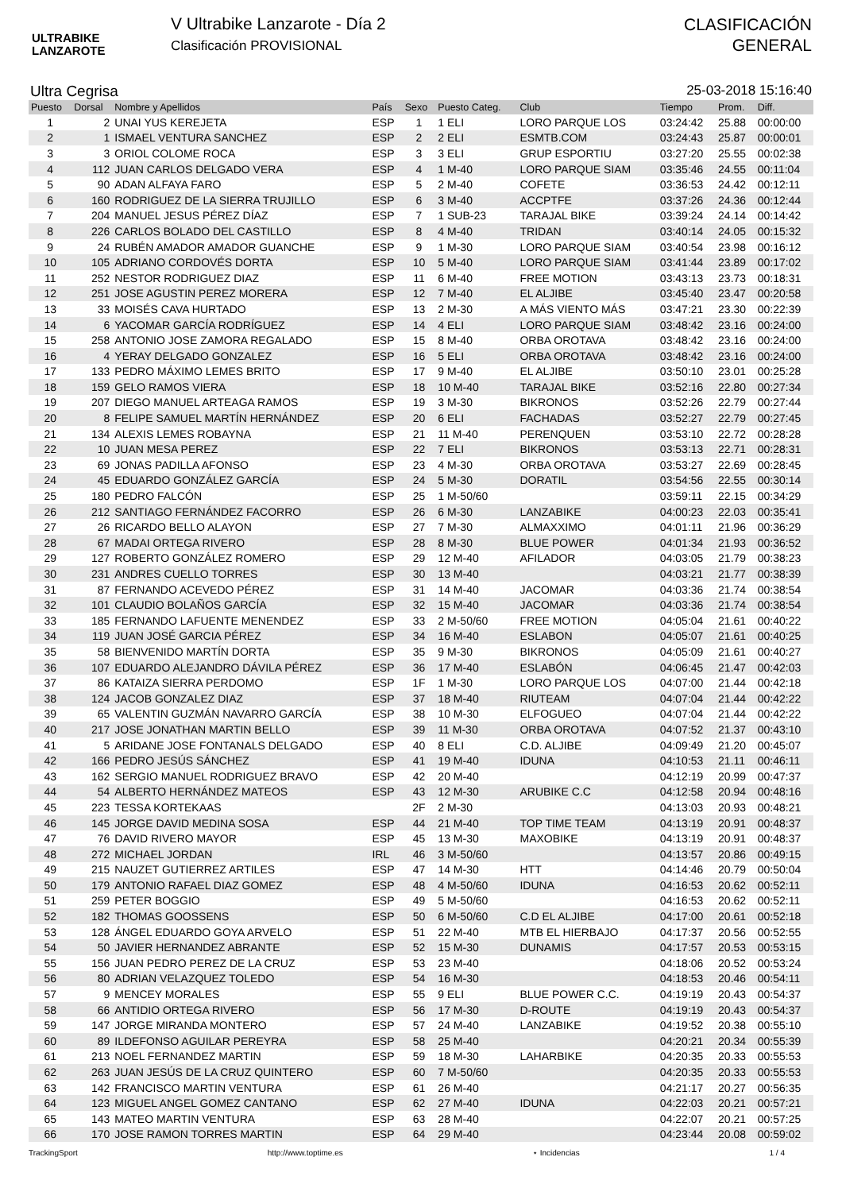ULTRABIKE
LANZAROTE
V Ultrabike Lanzarote - Día 2
Clasificación PROVISIONAL
CLASIFICACIÓN
GENERAL
Ultra Cegrisa 25-03-2018 15:16:40
| Puesto | Dorsal | Nombre y Apellidos | País | Sexo | Puesto Categ. | Club | Tiempo | Prom. | Diff. |
| --- | --- | --- | --- | --- | --- | --- | --- | --- | --- |
| 1 | 2 | UNAI YUS KEREJETA | ESP | 1 | 1 ELI | LORO PARQUE LOS | 03:24:42 | 25.88 | 00:00:00 |
| 2 | 1 | ISMAEL VENTURA SANCHEZ | ESP | 2 | 2 ELI | ESMTB.COM | 03:24:43 | 25.87 | 00:00:01 |
| 3 | 3 | ORIOL COLOME ROCA | ESP | 3 | 3 ELI | GRUP ESPORTIU | 03:27:20 | 25.55 | 00:02:38 |
| 4 | 112 | JUAN CARLOS DELGADO VERA | ESP | 4 | 1 M-40 | LORO PARQUE SIAM | 03:35:46 | 24.55 | 00:11:04 |
| 5 | 90 | ADAN ALFAYA FARO | ESP | 5 | 2 M-40 | COFETE | 03:36:53 | 24.42 | 00:12:11 |
| 6 | 160 | RODRIGUEZ DE LA SIERRA TRUJILLO | ESP | 6 | 3 M-40 | ACCPTFE | 03:37:26 | 24.36 | 00:12:44 |
| 7 | 204 | MANUEL JESUS PÉREZ DÍAZ | ESP | 7 | 1 SUB-23 | TARAJAL BIKE | 03:39:24 | 24.14 | 00:14:42 |
| 8 | 226 | CARLOS BOLADO DEL CASTILLO | ESP | 8 | 4 M-40 | TRIDAN | 03:40:14 | 24.05 | 00:15:32 |
| 9 | 24 | RUBÉN AMADOR AMADOR GUANCHE | ESP | 9 | 1 M-30 | LORO PARQUE SIAM | 03:40:54 | 23.98 | 00:16:12 |
| 10 | 105 | ADRIANO CORDOVÉS DORTA | ESP | 10 | 5 M-40 | LORO PARQUE SIAM | 03:41:44 | 23.89 | 00:17:02 |
| 11 | 252 | NESTOR RODRIGUEZ DIAZ | ESP | 11 | 6 M-40 | FREE MOTION | 03:43:13 | 23.73 | 00:18:31 |
| 12 | 251 | JOSE AGUSTIN PEREZ MORERA | ESP | 12 | 7 M-40 | EL ALJIBE | 03:45:40 | 23.47 | 00:20:58 |
| 13 | 33 | MOISÉS CAVA HURTADO | ESP | 13 | 2 M-30 | A MÁS VIENTO MÁS | 03:47:21 | 23.30 | 00:22:39 |
| 14 | 6 | YACOMAR GARCÍA RODRÍGUEZ | ESP | 14 | 4 ELI | LORO PARQUE SIAM | 03:48:42 | 23.16 | 00:24:00 |
| 15 | 258 | ANTONIO JOSE ZAMORA REGALADO | ESP | 15 | 8 M-40 | ORBA OROTAVA | 03:48:42 | 23.16 | 00:24:00 |
| 16 | 4 | YERAY DELGADO GONZALEZ | ESP | 16 | 5 ELI | ORBA OROTAVA | 03:48:42 | 23.16 | 00:24:00 |
| 17 | 133 | PEDRO MÁXIMO LEMES BRITO | ESP | 17 | 9 M-40 | EL ALJIBE | 03:50:10 | 23.01 | 00:25:28 |
| 18 | 159 | GELO RAMOS VIERA | ESP | 18 | 10 M-40 | TARAJAL BIKE | 03:52:16 | 22.80 | 00:27:34 |
| 19 | 207 | DIEGO MANUEL ARTEAGA RAMOS | ESP | 19 | 3 M-30 | BIKRONOS | 03:52:26 | 22.79 | 00:27:44 |
| 20 | 8 | FELIPE SAMUEL MARTÍN HERNÁNDEZ | ESP | 20 | 6 ELI | FACHADAS | 03:52:27 | 22.79 | 00:27:45 |
| 21 | 134 | ALEXIS LEMES ROBAYNA | ESP | 21 | 11 M-40 | PERENQUEN | 03:53:10 | 22.72 | 00:28:28 |
| 22 | 10 | JUAN MESA PEREZ | ESP | 22 | 7 ELI | BIKRONOS | 03:53:13 | 22.71 | 00:28:31 |
| 23 | 69 | JONAS PADILLA AFONSO | ESP | 23 | 4 M-30 | ORBA OROTAVA | 03:53:27 | 22.69 | 00:28:45 |
| 24 | 45 | EDUARDO GONZÁLEZ GARCÍA | ESP | 24 | 5 M-30 | DORATIL | 03:54:56 | 22.55 | 00:30:14 |
| 25 | 180 | PEDRO FALCÓN | ESP | 25 | 1 M-50/60 | | 03:59:11 | 22.15 | 00:34:29 |
| 26 | 212 | SANTIAGO FERNÁNDEZ FACORRO | ESP | 26 | 6 M-30 | LANZABIKE | 04:00:23 | 22.03 | 00:35:41 |
| 27 | 26 | RICARDO BELLO ALAYON | ESP | 27 | 7 M-30 | ALMAXXIMO | 04:01:11 | 21.96 | 00:36:29 |
| 28 | 67 | MADAI ORTEGA RIVERO | ESP | 28 | 8 M-30 | BLUE POWER | 04:01:34 | 21.93 | 00:36:52 |
| 29 | 127 | ROBERTO GONZÁLEZ ROMERO | ESP | 29 | 12 M-40 | AFILADOR | 04:03:05 | 21.79 | 00:38:23 |
| 30 | 231 | ANDRES CUELLO TORRES | ESP | 30 | 13 M-40 | | 04:03:21 | 21.77 | 00:38:39 |
| 31 | 87 | FERNANDO ACEVEDO PÉREZ | ESP | 31 | 14 M-40 | JACOMAR | 04:03:36 | 21.74 | 00:38:54 |
| 32 | 101 | CLAUDIO BOLAÑOS GARCÍA | ESP | 32 | 15 M-40 | JACOMAR | 04:03:36 | 21.74 | 00:38:54 |
| 33 | 185 | FERNANDO LAFUENTE MENENDEZ | ESP | 33 | 2 M-50/60 | FREE MOTION | 04:05:04 | 21.61 | 00:40:22 |
| 34 | 119 | JUAN JOSÉ GARCIA PÉREZ | ESP | 34 | 16 M-40 | ESLABON | 04:05:07 | 21.61 | 00:40:25 |
| 35 | 58 | BIENVENIDO MARTÍN DORTA | ESP | 35 | 9 M-30 | BIKRONOS | 04:05:09 | 21.61 | 00:40:27 |
| 36 | 107 | EDUARDO ALEJANDRO DÁVILA PÉREZ | ESP | 36 | 17 M-40 | ESLABÓN | 04:06:45 | 21.47 | 00:42:03 |
| 37 | 86 | KATAIZA SIERRA PERDOMO | ESP | 1F | 1 M-30 | LORO PARQUE LOS | 04:07:00 | 21.44 | 00:42:18 |
| 38 | 124 | JACOB GONZALEZ DIAZ | ESP | 37 | 18 M-40 | RIUTEAM | 04:07:04 | 21.44 | 00:42:22 |
| 39 | 65 | VALENTIN GUZMÁN NAVARRO GARCÍA | ESP | 38 | 10 M-30 | ELFOGUEO | 04:07:04 | 21.44 | 00:42:22 |
| 40 | 217 | JOSE JONATHAN MARTIN BELLO | ESP | 39 | 11 M-30 | ORBA OROTAVA | 04:07:52 | 21.37 | 00:43:10 |
| 41 | 5 | ARIDANE JOSE FONTANALS DELGADO | ESP | 40 | 8 ELI | C.D. ALJIBE | 04:09:49 | 21.20 | 00:45:07 |
| 42 | 166 | PEDRO JESÚS SÁNCHEZ | ESP | 41 | 19 M-40 | IDUNA | 04:10:53 | 21.11 | 00:46:11 |
| 43 | 162 | SERGIO MANUEL RODRIGUEZ BRAVO | ESP | 42 | 20 M-40 | | 04:12:19 | 20.99 | 00:47:37 |
| 44 | 54 | ALBERTO HERNÁNDEZ MATEOS | ESP | 43 | 12 M-30 | ARUBIKE C.C | 04:12:58 | 20.94 | 00:48:16 |
| 45 | 223 | TESSA KORTEKAAS | | 2F | 2 M-30 | | 04:13:03 | 20.93 | 00:48:21 |
| 46 | 145 | JORGE DAVID MEDINA SOSA | ESP | 44 | 21 M-40 | TOP TIME TEAM | 04:13:19 | 20.91 | 00:48:37 |
| 47 | 76 | DAVID RIVERO MAYOR | ESP | 45 | 13 M-30 | MAXOBIKE | 04:13:19 | 20.91 | 00:48:37 |
| 48 | 272 | MICHAEL JORDAN | IRL | 46 | 3 M-50/60 | | 04:13:57 | 20.86 | 00:49:15 |
| 49 | 215 | NAUZET GUTIERREZ ARTILES | ESP | 47 | 14 M-30 | HTT | 04:14:46 | 20.79 | 00:50:04 |
| 50 | 179 | ANTONIO RAFAEL DIAZ GOMEZ | ESP | 48 | 4 M-50/60 | IDUNA | 04:16:53 | 20.62 | 00:52:11 |
| 51 | 259 | PETER BOGGIO | ESP | 49 | 5 M-50/60 | | 04:16:53 | 20.62 | 00:52:11 |
| 52 | 182 | THOMAS GOOSSENS | ESP | 50 | 6 M-50/60 | C.D EL ALJIBE | 04:17:00 | 20.61 | 00:52:18 |
| 53 | 128 | ÁNGEL EDUARDO GOYA ARVELO | ESP | 51 | 22 M-40 | MTB EL HIERBAJO | 04:17:37 | 20.56 | 00:52:55 |
| 54 | 50 | JAVIER HERNANDEZ ABRANTE | ESP | 52 | 15 M-30 | DUNAMIS | 04:17:57 | 20.53 | 00:53:15 |
| 55 | 156 | JUAN PEDRO PEREZ DE LA CRUZ | ESP | 53 | 23 M-40 | | 04:18:06 | 20.52 | 00:53:24 |
| 56 | 80 | ADRIAN VELAZQUEZ TOLEDO | ESP | 54 | 16 M-30 | | 04:18:53 | 20.46 | 00:54:11 |
| 57 | 9 | MENCEY MORALES | ESP | 55 | 9 ELI | BLUE POWER C.C. | 04:19:19 | 20.43 | 00:54:37 |
| 58 | 66 | ANTIDIO ORTEGA RIVERO | ESP | 56 | 17 M-30 | D-ROUTE | 04:19:19 | 20.43 | 00:54:37 |
| 59 | 147 | JORGE MIRANDA MONTERO | ESP | 57 | 24 M-40 | LANZABIKE | 04:19:52 | 20.38 | 00:55:10 |
| 60 | 89 | ILDEFONSO AGUILAR PEREYRA | ESP | 58 | 25 M-40 | | 04:20:21 | 20.34 | 00:55:39 |
| 61 | 213 | NOEL FERNANDEZ MARTIN | ESP | 59 | 18 M-30 | LAHARBIKE | 04:20:35 | 20.33 | 00:55:53 |
| 62 | 263 | JUAN JESÚS DE LA CRUZ QUINTERO | ESP | 60 | 7 M-50/60 | | 04:20:35 | 20.33 | 00:55:53 |
| 63 | 142 | FRANCISCO MARTIN VENTURA | ESP | 61 | 26 M-40 | | 04:21:17 | 20.27 | 00:56:35 |
| 64 | 123 | MIGUEL ANGEL GOMEZ CANTANO | ESP | 62 | 27 M-40 | IDUNA | 04:22:03 | 20.21 | 00:57:21 |
| 65 | 143 | MATEO MARTIN VENTURA | ESP | 63 | 28 M-40 | | 04:22:07 | 20.21 | 00:57:25 |
| 66 | 170 | JOSE RAMON TORRES MARTIN | ESP | 64 | 29 M-40 | | 04:23:44 | 20.08 | 00:59:02 |
TrackingSport http://www.toptime.es ⋆ Incidencias 1 / 4